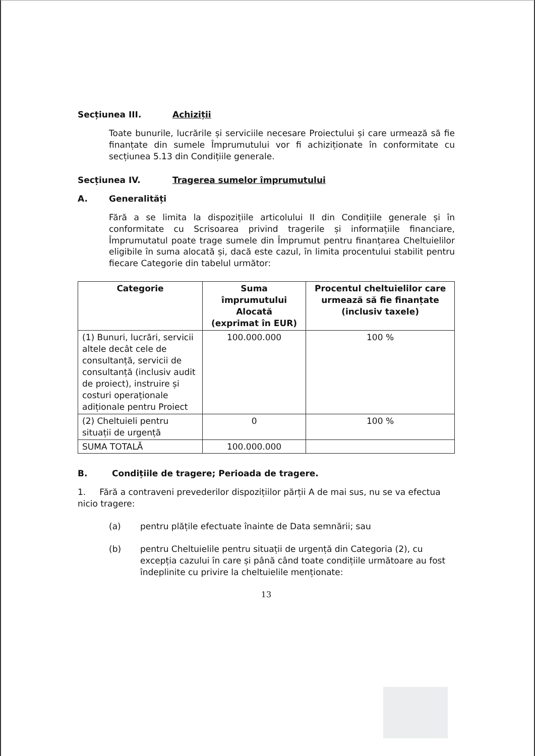Secțiunea III. Achiziții
Toate bunurile, lucrările și serviciile necesare Proiectului și care urmează să fie finanțate din sumele Împrumutului vor fi achiziționate în conformitate cu secțiunea 5.13 din Condițiile generale.
Secțiunea IV. Tragerea sumelor împrumutului
A. Generalități
Fără a se limita la dispozițiile articolului II din Condițiile generale și în conformitate cu Scrisoarea privind tragerile și informațiile financiare, Împrumutatul poate trage sumele din Împrumut pentru finanțarea Cheltuielilor eligibile în suma alocată și, dacă este cazul, în limita procentului stabilit pentru fiecare Categorie din tabelul următor:
| Categorie | Suma împrumutului Alocată (exprimat în EUR) | Procentul cheltuielilor care urmează să fie finanțate (inclusiv taxele) |
| --- | --- | --- |
| (1) Bunuri, lucrări, servicii altele decât cele de consultanță, servicii de consultanță (inclusiv audit de proiect), instruire și costuri operaționale adiționale pentru Proiect | 100.000.000 | 100 % |
| (2) Cheltuieli pentru situații de urgență | 0 | 100 % |
| SUMA TOTALĂ | 100.000.000 | |
B. Condițiile de tragere; Perioada de tragere.
1. Fără a contraveni prevederilor dispozițiilor părții A de mai sus, nu se va efectua nicio tragere:
(a) pentru plățile efectuate înainte de Data semnării; sau
(b) pentru Cheltuielile pentru situații de urgență din Categoria (2), cu excepția cazului în care și până când toate condițiile următoare au fost îndeplinite cu privire la cheltuielile menționate:
13